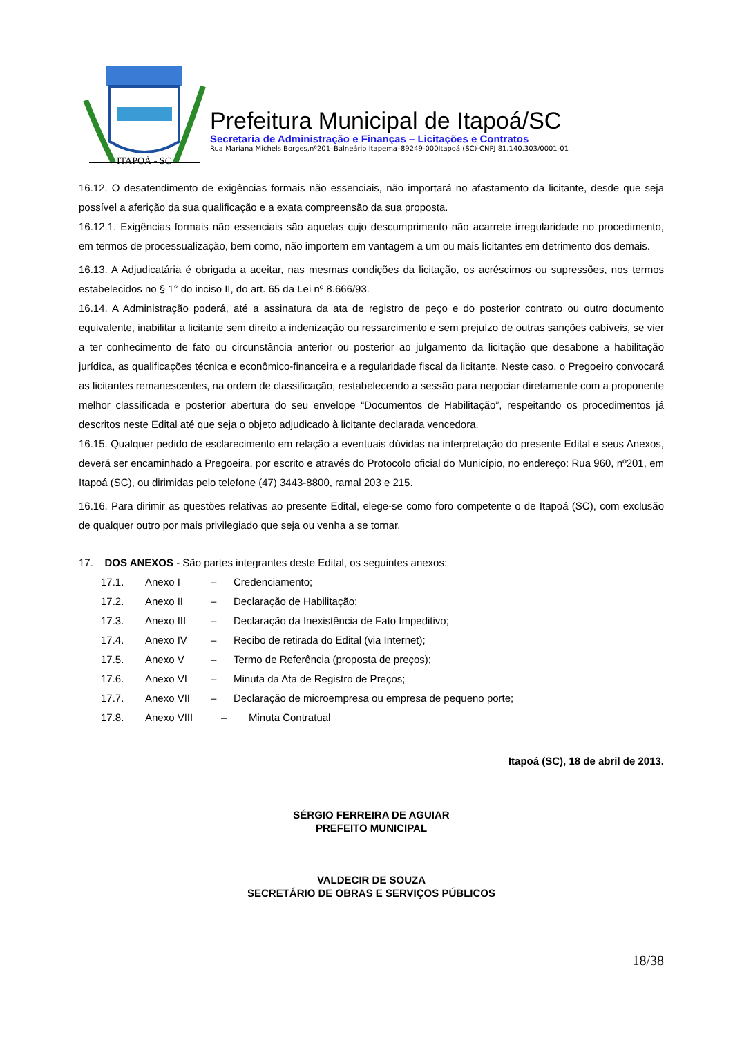ITAPOÁ - SC
Prefeitura Municipal de Itapoá/SC
Secretaria de Administração e Finanças – Licitações e Contratos
Rua Mariana Michels Borges,nº201–Balneário Itapema–89249-000Itapoá (SC)-CNPJ 81.140.303/0001-01
16.12. O desatendimento de exigências formais não essenciais, não importará no afastamento da licitante, desde que seja possível a aferição da sua qualificação e a exata compreensão da sua proposta.
16.12.1. Exigências formais não essenciais são aquelas cujo descumprimento não acarrete irregularidade no procedimento, em termos de processualização, bem como, não importem em vantagem a um ou mais licitantes em detrimento dos demais.
16.13. A Adjudicatária é obrigada a aceitar, nas mesmas condições da licitação, os acréscimos ou supressões, nos termos estabelecidos no § 1° do inciso II, do art. 65 da Lei nº 8.666/93.
16.14. A Administração poderá, até a assinatura da ata de registro de peço e do posterior contrato ou outro documento equivalente, inabilitar a licitante sem direito a indenização ou ressarcimento e sem prejuízo de outras sanções cabíveis, se vier a ter conhecimento de fato ou circunstância anterior ou posterior ao julgamento da licitação que desabone a habilitação jurídica, as qualificações técnica e econômico-financeira e a regularidade fiscal da licitante. Neste caso, o Pregoeiro convocará as licitantes remanescentes, na ordem de classificação, restabelecendo a sessão para negociar diretamente com a proponente melhor classificada e posterior abertura do seu envelope “Documentos de Habilitação”, respeitando os procedimentos já descritos neste Edital até que seja o objeto adjudicado à licitante declarada vencedora.
16.15. Qualquer pedido de esclarecimento em relação a eventuais dúvidas na interpretação do presente Edital e seus Anexos, deverá ser encaminhado a Pregoeira, por escrito e através do Protocolo oficial do Município, no endereço: Rua 960, nº201, em Itapoá (SC), ou dirimidas pelo telefone (47) 3443-8800, ramal 203 e 215.
16.16. Para dirimir as questões relativas ao presente Edital, elege-se como foro competente o de Itapoá (SC), com exclusão de qualquer outro por mais privilegiado que seja ou venha a se tornar.
17. DOS ANEXOS - São partes integrantes deste Edital, os seguintes anexos:
17.1. Anexo I – Credenciamento;
17.2. Anexo II – Declaração de Habilitação;
17.3. Anexo III – Declaração da Inexistência de Fato Impeditivo;
17.4. Anexo IV – Recibo de retirada do Edital (via Internet);
17.5. Anexo V – Termo de Referência (proposta de preços);
17.6. Anexo VI – Minuta da Ata de Registro de Preços;
17.7. Anexo VII – Declaração de microempresa ou empresa de pequeno porte;
17.8. Anexo VIII – Minuta Contratual
Itapoá (SC), 18 de abril de 2013.
SÉRGIO FERREIRA DE AGUIAR
PREFEITO MUNICIPAL
VALDECIR DE SOUZA
SECRETÁRIO DE OBRAS E SERVIÇOS PÚBLICOS
18/38